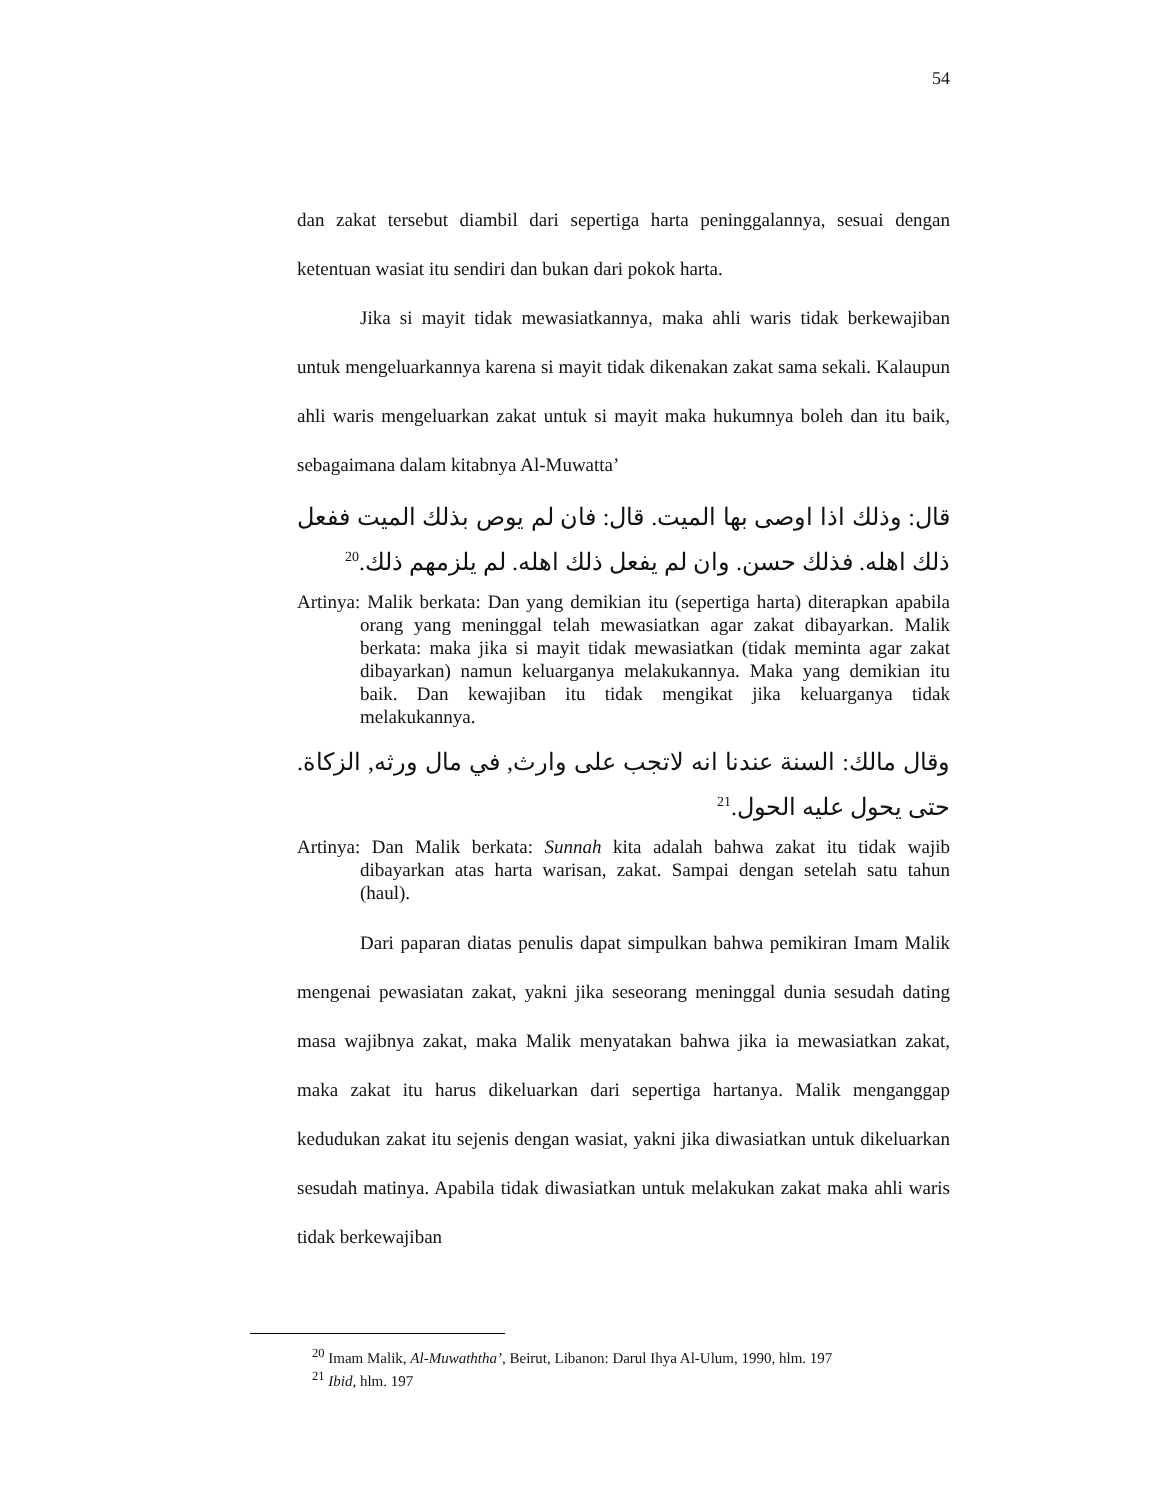54
dan zakat tersebut diambil dari sepertiga harta peninggalannya, sesuai dengan ketentuan wasiat itu sendiri dan bukan dari pokok harta.
Jika si mayit tidak mewasiatkannya, maka ahli waris tidak berkewajiban untuk mengeluarkannya karena si mayit tidak dikenakan zakat sama sekali. Kalaupun ahli waris mengeluarkan zakat untuk si mayit maka hukumnya boleh dan itu baik, sebagaimana dalam kitabnya Al-Muwatta’
قال: وذلك اذا اوصى بها الميت. قال: فان لم يوص بذلك الميت ففعل ذلك اهله. فذلك حسن. وان لم يفعل ذلك اهله. لم يلزمهم ذلك.<sup>20</sup>
Artinya: Malik berkata: Dan yang demikian itu (sepertiga harta) diterapkan apabila orang yang meninggal telah mewasiatkan agar zakat dibayarkan. Malik berkata: maka jika si mayit tidak mewasiatkan (tidak meminta agar zakat dibayarkan) namun keluarganya melakukannya. Maka yang demikian itu baik. Dan kewajiban itu tidak mengikat jika keluarganya tidak melakukannya.
وقال مالك: السنة عندنا انه لاتجب على وارث, في مال ورثه, الزكاة. حتى يحول عليه الحول.<sup>21</sup>
Artinya: Dan Malik berkata: Sunnah kita adalah bahwa zakat itu tidak wajib dibayarkan atas harta warisan, zakat. Sampai dengan setelah satu tahun (haul).
Dari paparan diatas penulis dapat simpulkan bahwa pemikiran Imam Malik mengenai pewasiatan zakat, yakni jika seseorang meninggal dunia sesudah dating masa wajibnya zakat, maka Malik menyatakan bahwa jika ia mewasiatkan zakat, maka zakat itu harus dikeluarkan dari sepertiga hartanya. Malik menganggap kedudukan zakat itu sejenis dengan wasiat, yakni jika diwasiatkan untuk dikeluarkan sesudah matinya. Apabila tidak diwasiatkan untuk melakukan zakat maka ahli waris tidak berkewajiban
<sup>20</sup> Imam Malik, Al-Muwaththa’, Beirut, Libanon: Darul Ihya Al-Ulum, 1990, hlm. 197
<sup>21</sup> Ibid, hlm. 197